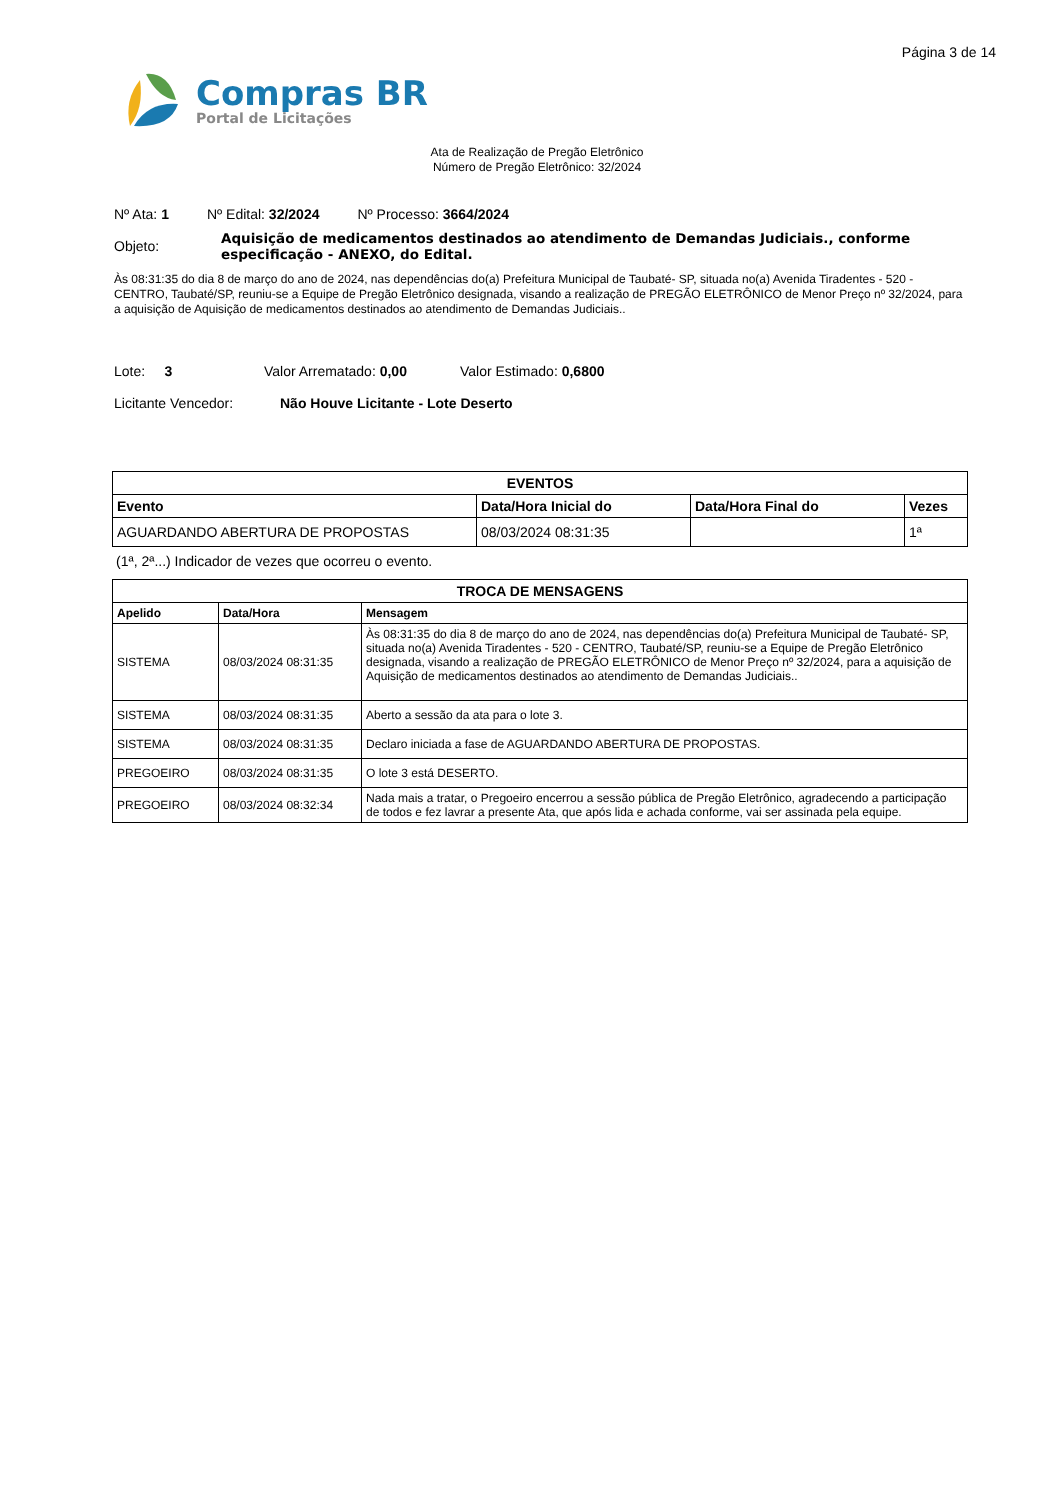Página 3 de 14
Compras BR
Portal de Licitações
Ata de Realização de Pregão Eletrônico
Número de Pregão Eletrônico: 32/2024
Nº Ata: 1 Nº Edital: 32/2024 Nº Processo: 3664/2024
Objeto: Aquisição de medicamentos destinados ao atendimento de Demandas Judiciais., conforme especificação - ANEXO, do Edital.
Às 08:31:35 do dia 8 de março do ano de 2024, nas dependências do(a) Prefeitura Municipal de Taubaté- SP, situada no(a) Avenida Tiradentes - 520 - CENTRO, Taubaté/SP, reuniu-se a Equipe de Pregão Eletrônico designada, visando a realização de PREGÃO ELETRÔNICO de Menor Preço nº 32/2024, para a aquisição de Aquisição de medicamentos destinados ao atendimento de Demandas Judiciais..
Lote: 3 Valor Arrematado: 0,00 Valor Estimado: 0,6800
Licitante Vencedor: Não Houve Licitante - Lote Deserto
| EVENTOS | | | |
| --- | --- | --- | --- |
| Evento | Data/Hora Inicial do | Data/Hora Final do | Vezes |
| AGUARDANDO ABERTURA DE PROPOSTAS | 08/03/2024 08:31:35 | | 1ª |
(1ª, 2ª...) Indicador de vezes que ocorreu o evento.
| TROCA DE MENSAGENS | | |
| --- | --- | --- |
| Apelido | Data/Hora | Mensagem |
| SISTEMA | 08/03/2024 08:31:35 | Às 08:31:35 do dia 8 de março do ano de 2024, nas dependências do(a) Prefeitura Municipal de Taubaté- SP, situada no(a) Avenida Tiradentes - 520 - CENTRO, Taubaté/SP, reuniu-se a Equipe de Pregão Eletrônico designada, visando a realização de PREGÃO ELETRÔNICO de Menor Preço nº 32/2024, para a aquisição de Aquisição de medicamentos destinados ao atendimento de Demandas Judiciais.. |
| SISTEMA | 08/03/2024 08:31:35 | Aberto a sessão da ata para o lote 3. |
| SISTEMA | 08/03/2024 08:31:35 | Declaro iniciada a fase de AGUARDANDO ABERTURA DE PROPOSTAS. |
| PREGOEIRO | 08/03/2024 08:31:35 | O lote 3 está DESERTO. |
| PREGOEIRO | 08/03/2024 08:32:34 | Nada mais a tratar, o Pregoeiro encerrou a sessão pública de Pregão Eletrônico, agradecendo a participação de todos e fez lavrar a presente Ata, que após lida e achada conforme, vai ser assinada pela equipe. |